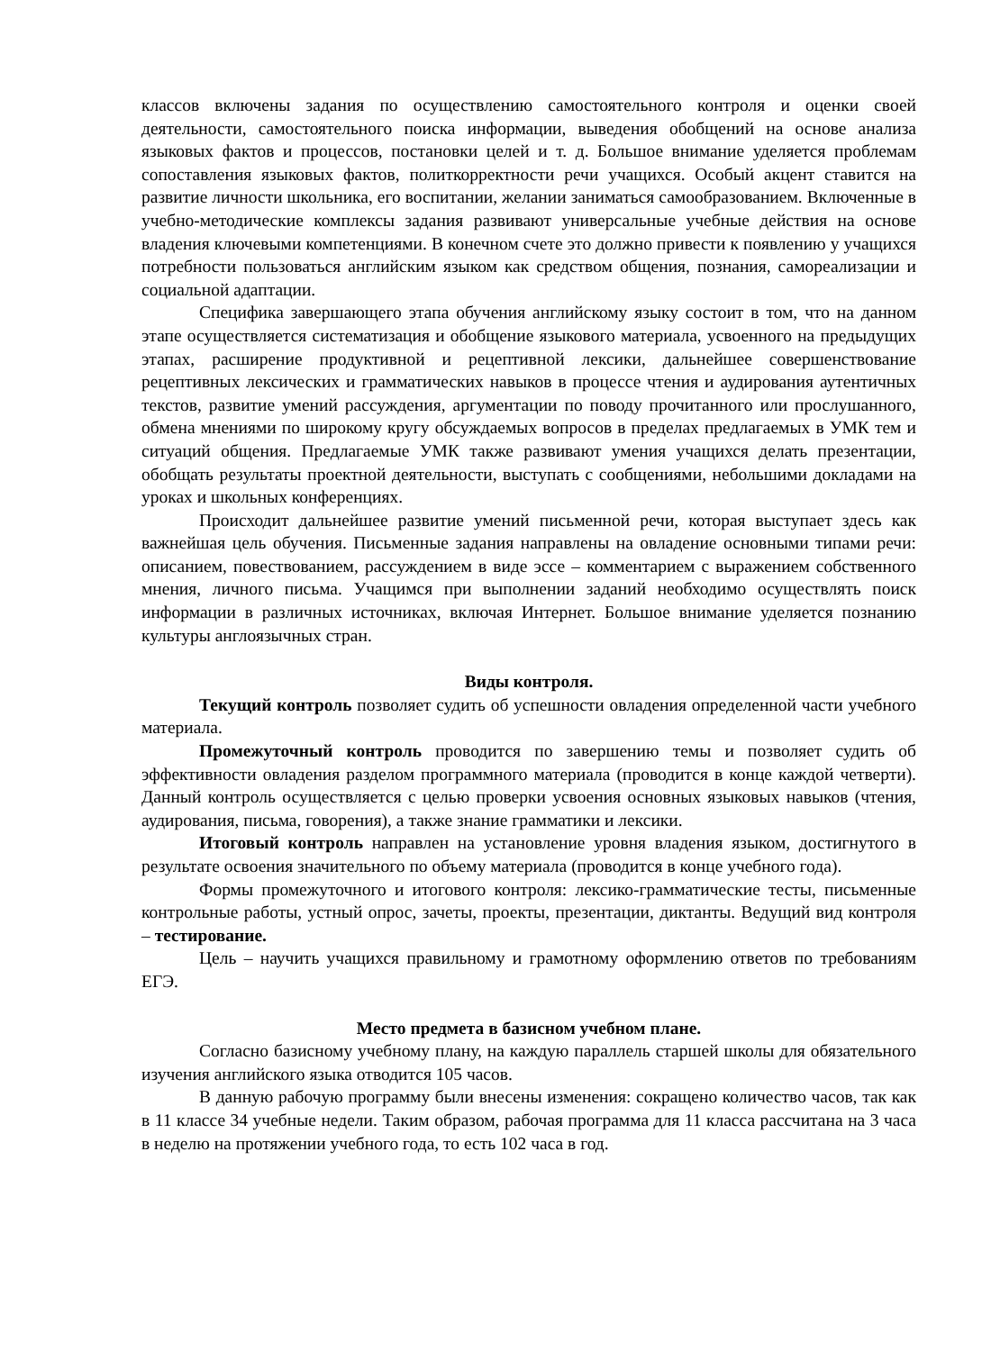классов включены задания по осуществлению самостоятельного контроля и оценки своей деятельности, самостоятельного поиска информации, выведения обобщений на основе анализа языковых фактов и процессов, постановки целей и т. д. Большое внимание уделяется проблемам сопоставления языковых фактов, политкорректности речи учащихся. Особый акцент ставится на развитие личности школьника, его воспитании, желании заниматься самообразованием. Включенные в учебно-методические комплексы задания развивают универсальные учебные действия на основе владения ключевыми компетенциями. В конечном счете это должно привести к появлению у учащихся потребности пользоваться английским языком как средством общения, познания, самореализации и социальной адаптации.
Специфика завершающего этапа обучения английскому языку состоит в том, что на данном этапе осуществляется систематизация и обобщение языкового материала, усвоенного на предыдущих этапах, расширение продуктивной и рецептивной лексики, дальнейшее совершенствование рецептивных лексических и грамматических навыков в процессе чтения и аудирования аутентичных текстов, развитие умений рассуждения, аргументации по поводу прочитанного или прослушанного, обмена мнениями по широкому кругу обсуждаемых вопросов в пределах предлагаемых в УМК тем и ситуаций общения. Предлагаемые УМК также развивают умения учащихся делать презентации, обобщать результаты проектной деятельности, выступать с сообщениями, небольшими докладами на уроках и школьных конференциях.
Происходит дальнейшее развитие умений письменной речи, которая выступает здесь как важнейшая цель обучения. Письменные задания направлены на овладение основными типами речи: описанием, повествованием, рассуждением в виде эссе – комментарием с выражением собственного мнения, личного письма. Учащимся при выполнении заданий необходимо осуществлять поиск информации в различных источниках, включая Интернет. Большое внимание уделяется познанию культуры англоязычных стран.
Виды контроля.
Текущий контроль позволяет судить об успешности овладения определенной части учебного материала.
Промежуточный контроль проводится по завершению темы и позволяет судить об эффективности овладения разделом программного материала (проводится в конце каждой четверти). Данный контроль осуществляется с целью проверки усвоения основных языковых навыков (чтения, аудирования, письма, говорения), а также знание грамматики и лексики.
Итоговый контроль направлен на установление уровня владения языком, достигнутого в результате освоения значительного по объему материала (проводится в конце учебного года).
Формы промежуточного и итогового контроля: лексико-грамматические тесты, письменные контрольные работы, устный опрос, зачеты, проекты, презентации, диктанты. Ведущий вид контроля – тестирование.
Цель – научить учащихся правильному и грамотному оформлению ответов по требованиям ЕГЭ.
Место предмета в базисном учебном плане.
Согласно базисному учебному плану, на каждую параллель старшей школы для обязательного изучения английского языка отводится 105 часов.
В данную рабочую программу были внесены изменения: сокращено количество часов, так как в 11 классе 34 учебные недели. Таким образом, рабочая программа для 11 класса рассчитана на 3 часа в неделю на протяжении учебного года, то есть 102 часа в год.